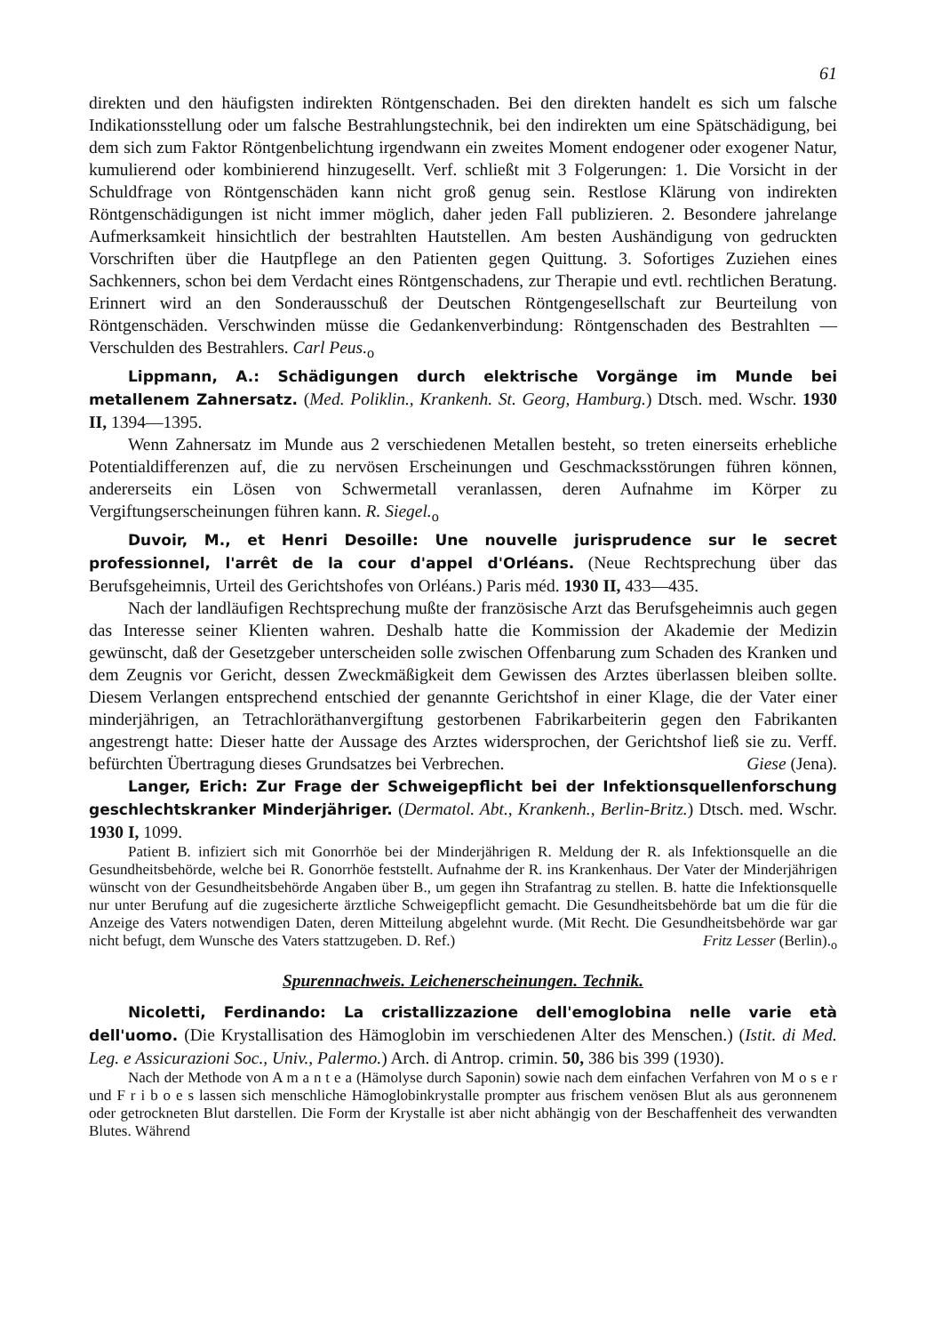61
direkten und den häufigsten indirekten Röntgenschaden. Bei den direkten handelt es sich um falsche Indikationsstellung oder um falsche Bestrahlungstechnik, bei den indirekten um eine Spätschädigung, bei dem sich zum Faktor Röntgenbelichtung irgendwann ein zweites Moment endogener oder exogener Natur, kumulierend oder kombinierend hinzugesellt. Verf. schließt mit 3 Folgerungen: 1. Die Vorsicht in der Schuldfrage von Röntgenschäden kann nicht groß genug sein. Restlose Klärung von indirekten Röntgenschädigungen ist nicht immer möglich, daher jeden Fall publizieren. 2. Besondere jahrelange Aufmerksamkeit hinsichtlich der bestrahlten Hautstellen. Am besten Aushändigung von gedruckten Vorschriften über die Hautpflege an den Patienten gegen Quittung. 3. Sofortiges Zuziehen eines Sachkenners, schon bei dem Verdacht eines Röntgenschadens, zur Therapie und evtl. rechtlichen Beratung. Erinnert wird an den Sonderausschuß der Deutschen Röntgengesellschaft zur Beurteilung von Röntgenschäden. Verschwinden müsse die Gedankenverbindung: Röntgenschaden des Bestrahlten — Verschulden des Bestrahlers. Carl Peus.<sub>o</sub>
Lippmann, A.: Schädigungen durch elektrische Vorgänge im Munde bei metallenem Zahnersatz. (Med. Poliklin., Krankenh. St. Georg, Hamburg.) Dtsch. med. Wschr. 1930 II, 1394—1395.
Wenn Zahnersatz im Munde aus 2 verschiedenen Metallen besteht, so treten einerseits erhebliche Potentialdifferenzen auf, die zu nervösen Erscheinungen und Geschmacksstörungen führen können, andererseits ein Lösen von Schwermetall veranlassen, deren Aufnahme im Körper zu Vergiftungserscheinungen führen kann. R. Siegel.<sub>o</sub>
Duvoir, M., et Henri Desoille: Une nouvelle jurisprudence sur le secret professionnel, l'arrêt de la cour d'appel d'Orléans. (Neue Rechtsprechung über das Berufsgeheimnis, Urteil des Gerichtshofes von Orléans.) Paris méd. 1930 II, 433—435.
Nach der landläufigen Rechtsprechung mußte der französische Arzt das Berufsgeheimnis auch gegen das Interesse seiner Klienten wahren. Deshalb hatte die Kommission der Akademie der Medizin gewünscht, daß der Gesetzgeber unterscheiden solle zwischen Offenbarung zum Schaden des Kranken und dem Zeugnis vor Gericht, dessen Zweckmäßigkeit dem Gewissen des Arztes überlassen bleiben sollte. Diesem Verlangen entsprechend entschied der genannte Gerichtshof in einer Klage, die der Vater einer minderjährigen, an Tetrachloräthanvergiftung gestorbenen Fabrikarbeiterin gegen den Fabrikanten angestrengt hatte: Dieser hatte der Aussage des Arztes widersprochen, der Gerichtshof ließ sie zu. Verff. befürchten Übertragung dieses Grundsatzes bei Verbrechen. Giese (Jena).
Langer, Erich: Zur Frage der Schweigepflicht bei der Infektionsquellenforschung geschlechtskranker Minderjähriger. (Dermatol. Abt., Krankenh., Berlin-Britz.) Dtsch. med. Wschr. 1930 I, 1099.
Patient B. infiziert sich mit Gonorrhöe bei der Minderjährigen R. Meldung der R. als Infektionsquelle an die Gesundheitsbehörde, welche bei R. Gonorrhöe feststellt. Aufnahme der R. ins Krankenhaus. Der Vater der Minderjährigen wünscht von der Gesundheitsbehörde Angaben über B., um gegen ihn Strafantrag zu stellen. B. hatte die Infektionsquelle nur unter Berufung auf die zugesicherte ärztliche Schweigepflicht gemacht. Die Gesundheitsbehörde bat um die für die Anzeige des Vaters notwendigen Daten, deren Mitteilung abgelehnt wurde. (Mit Recht. Die Gesundheitsbehörde war gar nicht befugt, dem Wunsche des Vaters stattzugeben. D. Ref.) Fritz Lesser (Berlin).<sub>o</sub>
Spurennachweis. Leichenerscheinungen. Technik.
Nicoletti, Ferdinando: La cristallizzazione dell'emoglobina nelle varie età dell'uomo. (Die Krystallisation des Hämoglobin im verschiedenen Alter des Menschen.) (Istit. di Med. Leg. e Assicurazioni Soc., Univ., Palermo.) Arch. di Antrop. crimin. 50, 386 bis 399 (1930).
Nach der Methode von A m a n t e a (Hämolyse durch Saponin) sowie nach dem einfachen Verfahren von M o s e r und F r i b o e s lassen sich menschliche Hämoglobinkrystalle prompter aus frischem venösen Blut als aus geronnenem oder getrockneten Blut darstellen. Die Form der Krystalle ist aber nicht abhängig von der Beschaffenheit des verwandten Blutes. Während